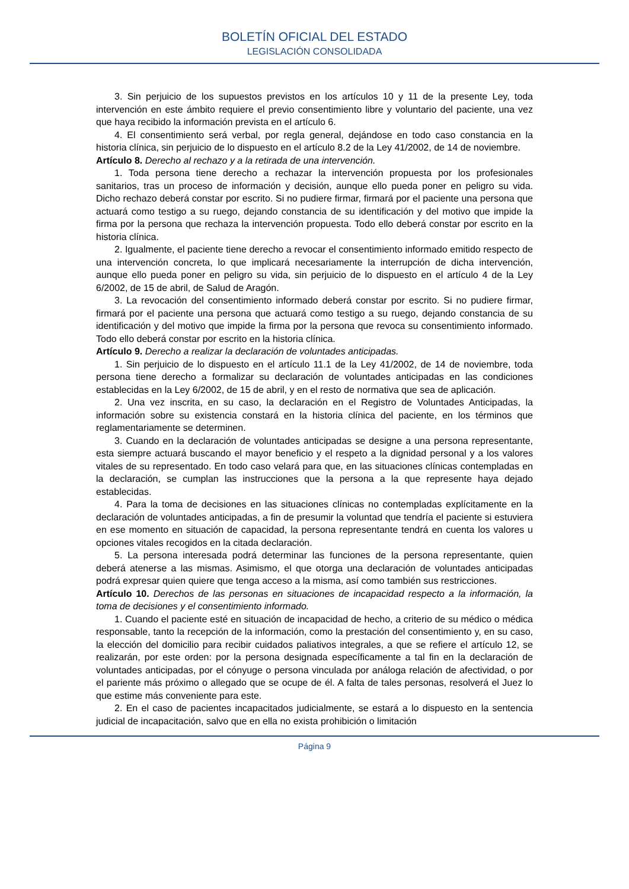BOLETÍN OFICIAL DEL ESTADO
LEGISLACIÓN CONSOLIDADA
3. Sin perjuicio de los supuestos previstos en los artículos 10 y 11 de la presente Ley, toda intervención en este ámbito requiere el previo consentimiento libre y voluntario del paciente, una vez que haya recibido la información prevista en el artículo 6.
4. El consentimiento será verbal, por regla general, dejándose en todo caso constancia en la historia clínica, sin perjuicio de lo dispuesto en el artículo 8.2 de la Ley 41/2002, de 14 de noviembre.
Artículo 8. Derecho al rechazo y a la retirada de una intervención.
1. Toda persona tiene derecho a rechazar la intervención propuesta por los profesionales sanitarios, tras un proceso de información y decisión, aunque ello pueda poner en peligro su vida. Dicho rechazo deberá constar por escrito. Si no pudiere firmar, firmará por el paciente una persona que actuará como testigo a su ruego, dejando constancia de su identificación y del motivo que impide la firma por la persona que rechaza la intervención propuesta. Todo ello deberá constar por escrito en la historia clínica.
2. Igualmente, el paciente tiene derecho a revocar el consentimiento informado emitido respecto de una intervención concreta, lo que implicará necesariamente la interrupción de dicha intervención, aunque ello pueda poner en peligro su vida, sin perjuicio de lo dispuesto en el artículo 4 de la Ley 6/2002, de 15 de abril, de Salud de Aragón.
3. La revocación del consentimiento informado deberá constar por escrito. Si no pudiere firmar, firmará por el paciente una persona que actuará como testigo a su ruego, dejando constancia de su identificación y del motivo que impide la firma por la persona que revoca su consentimiento informado. Todo ello deberá constar por escrito en la historia clínica.
Artículo 9. Derecho a realizar la declaración de voluntades anticipadas.
1. Sin perjuicio de lo dispuesto en el artículo 11.1 de la Ley 41/2002, de 14 de noviembre, toda persona tiene derecho a formalizar su declaración de voluntades anticipadas en las condiciones establecidas en la Ley 6/2002, de 15 de abril, y en el resto de normativa que sea de aplicación.
2. Una vez inscrita, en su caso, la declaración en el Registro de Voluntades Anticipadas, la información sobre su existencia constará en la historia clínica del paciente, en los términos que reglamentariamente se determinen.
3. Cuando en la declaración de voluntades anticipadas se designe a una persona representante, esta siempre actuará buscando el mayor beneficio y el respeto a la dignidad personal y a los valores vitales de su representado. En todo caso velará para que, en las situaciones clínicas contempladas en la declaración, se cumplan las instrucciones que la persona a la que represente haya dejado establecidas.
4. Para la toma de decisiones en las situaciones clínicas no contempladas explícitamente en la declaración de voluntades anticipadas, a fin de presumir la voluntad que tendría el paciente si estuviera en ese momento en situación de capacidad, la persona representante tendrá en cuenta los valores u opciones vitales recogidos en la citada declaración.
5. La persona interesada podrá determinar las funciones de la persona representante, quien deberá atenerse a las mismas. Asimismo, el que otorga una declaración de voluntades anticipadas podrá expresar quien quiere que tenga acceso a la misma, así como también sus restricciones.
Artículo 10. Derechos de las personas en situaciones de incapacidad respecto a la información, la toma de decisiones y el consentimiento informado.
1. Cuando el paciente esté en situación de incapacidad de hecho, a criterio de su médico o médica responsable, tanto la recepción de la información, como la prestación del consentimiento y, en su caso, la elección del domicilio para recibir cuidados paliativos integrales, a que se refiere el artículo 12, se realizarán, por este orden: por la persona designada específicamente a tal fin en la declaración de voluntades anticipadas, por el cónyuge o persona vinculada por análoga relación de afectividad, o por el pariente más próximo o allegado que se ocupe de él. A falta de tales personas, resolverá el Juez lo que estime más conveniente para este.
2. En el caso de pacientes incapacitados judicialmente, se estará a lo dispuesto en la sentencia judicial de incapacitación, salvo que en ella no exista prohibición o limitación
Página 9